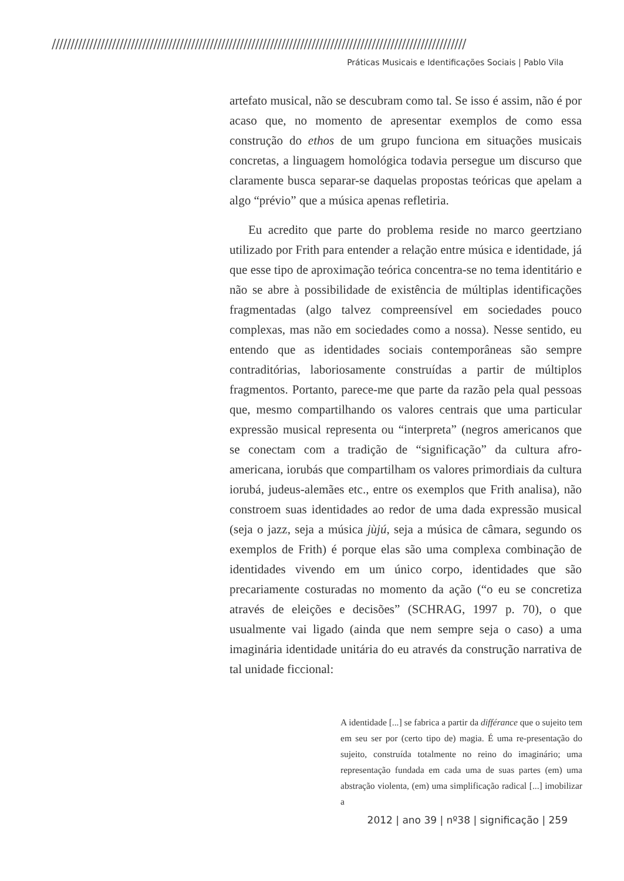//////////////////////////////////////////////////////////////////////////////////////////////////////////////
Práticas Musicais e Identificações Sociais | Pablo Vila
artefato musical, não se descubram como tal. Se isso é assim, não é por acaso que, no momento de apresentar exemplos de como essa construção do ethos de um grupo funciona em situações musicais concretas, a linguagem homológica todavia persegue um discurso que claramente busca separar-se daquelas propostas teóricas que apelam a algo “prévio” que a música apenas refletiria.
Eu acredito que parte do problema reside no marco geertziano utilizado por Frith para entender a relação entre música e identidade, já que esse tipo de aproximação teórica concentra-se no tema identitário e não se abre à possibilidade de existência de múltiplas identificações fragmentadas (algo talvez compreensível em sociedades pouco complexas, mas não em sociedades como a nossa). Nesse sentido, eu entendo que as identidades sociais contemporâneas são sempre contraditórias, laboriosamente construídas a partir de múltiplos fragmentos. Portanto, parece-me que parte da razão pela qual pessoas que, mesmo compartilhando os valores centrais que uma particular expressão musical representa ou “interpreta” (negros americanos que se conectam com a tradição de “significação” da cultura afro-americana, iorubás que compartilham os valores primordiais da cultura iorubá, judeus-alemães etc., entre os exemplos que Frith analisa), não constroem suas identidades ao redor de uma dada expressão musical (seja o jazz, seja a música jùjú, seja a música de câmara, segundo os exemplos de Frith) é porque elas são uma complexa combinação de identidades vivendo em um único corpo, identidades que são precariamente costuradas no momento da ação (“o eu se concretiza através de eleições e decisões” (SCHRAG, 1997 p. 70), o que usualmente vai ligado (ainda que nem sempre seja o caso) a uma imaginária identidade unitária do eu através da construção narrativa de tal unidade ficcional:
A identidade [...] se fabrica a partir da différance que o sujeito tem em seu ser por (certo tipo de) magia. É uma re-presentação do sujeito, construída totalmente no reino do imaginário; uma representação fundada em cada uma de suas partes (em) uma abstração violenta, (em) uma simplificação radical [...] imobilizar a
2012 | ano 39 | nº38 | significação | 259